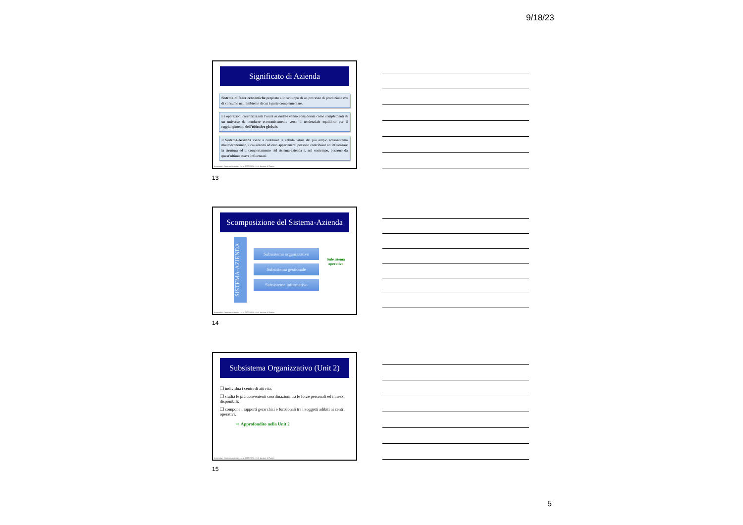9/18/23
Significato di Azienda
Sistema di forze economiche preposto allo sviluppo di un processo di produzione e/o di consumo nell’ambiente di cui è parte complementare.
Le operazioni caratterizzanti l’unità aziendale vanno considerate come complementi di un universo da condurre economicamente verso il tendenziale equilibrio per il raggiungimento dell’obiettivo globale.
Il Sistema-Azienda viene a costituire la cellula vitale del più ampio sovrasistema macroeconomico, i cui sistemi ad esso appartenenti possono contribuire ad influenzare la struttura ed il comportamento del sistema-azienda e, nel contempo, possono da quest’ultimo essere influenzati.
Economia e Gestione Aziendale – a. a. 2023/2024 – Prof. Luciano D’Amico
13
Scomposizione del Sistema-Azienda
SISTEMA-AZIENDA
Subsistema organizzativo
Subsistema gestionale
Subsistema informativo
Subsistema
operativo
Economia e Gestione Aziendale – a. a. 2023/2024 – Prof. Luciano D’Amico
14
Subsistema Organizzativo (Unit 2)
❑ individua i centri di attività;
❑ studia le più convenienti coordinazioni tra le forze personali ed i mezzi disponibili;
❑ compone i rapporti gerarchici e funzionali tra i soggetti adibiti ai centri operativi.
⇨ Approfondito nella Unit 2
Economia e Gestione Aziendale – a. a. 2023/2024 – Prof. Luciano D’Amico
15
5